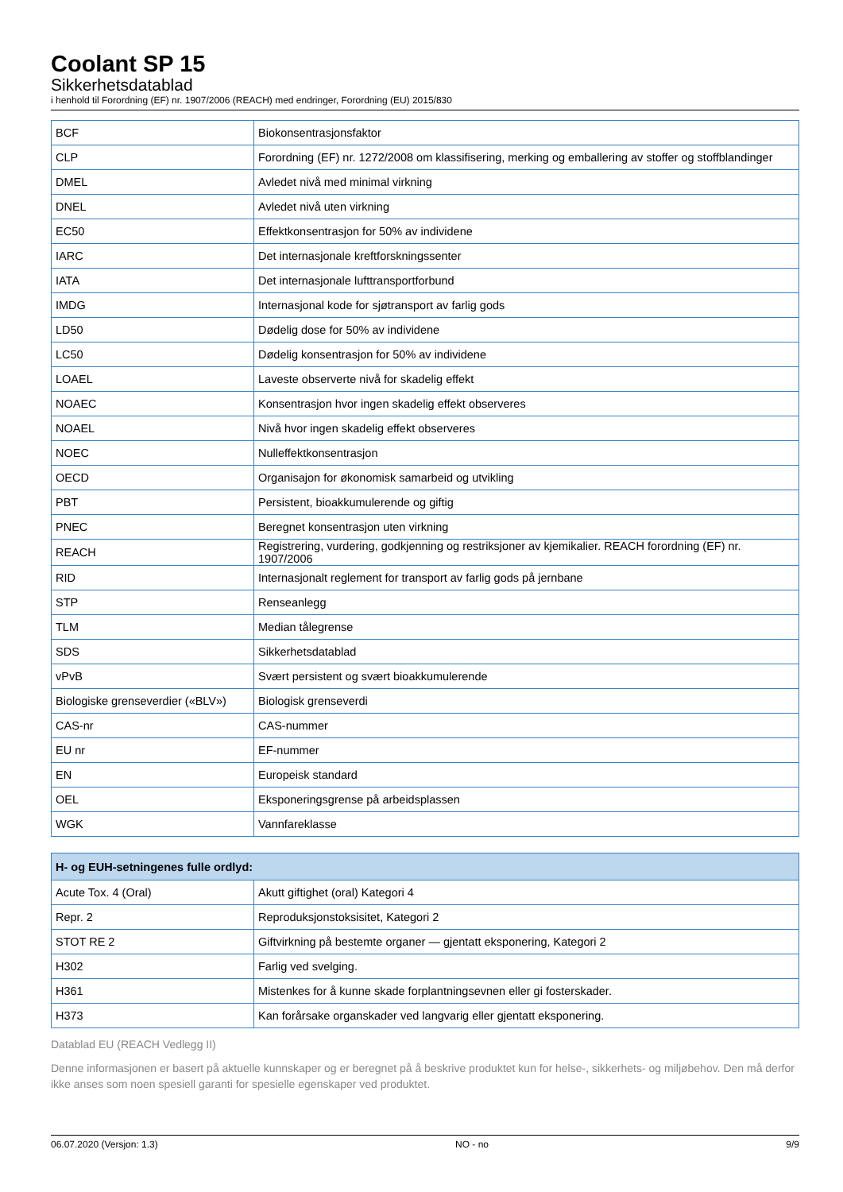Coolant SP 15
Sikkerhetsdatablad
i henhold til Forordning (EF) nr. 1907/2006 (REACH) med endringer, Forordning (EU) 2015/830
| BCF | Biokonsentrasjonsfaktor |
| CLP | Forordning (EF) nr. 1272/2008 om klassifisering, merking og emballering av stoffer og stoffblandinger |
| DMEL | Avledet nivå med minimal virkning |
| DNEL | Avledet nivå uten virkning |
| EC50 | Effektkonsentrasjon for 50% av individene |
| IARC | Det internasjonale kreftforskningssenter |
| IATA | Det internasjonale lufttransportforbund |
| IMDG | Internasjonal kode for sjøtransport av farlig gods |
| LD50 | Dødelig dose for 50% av individene |
| LC50 | Dødelig konsentrasjon for 50% av individene |
| LOAEL | Laveste observerte nivå for skadelig effekt |
| NOAEC | Konsentrasjon hvor ingen skadelig effekt observeres |
| NOAEL | Nivå hvor ingen skadelig effekt observeres |
| NOEC | Nulleffektkonsentrasjon |
| OECD | Organisajon for økonomisk samarbeid og utvikling |
| PBT | Persistent, bioakkumulerende og giftig |
| PNEC | Beregnet konsentrasjon uten virkning |
| REACH | Registrering, vurdering, godkjenning og restriksjoner av kjemikalier. REACH forordning (EF) nr. 1907/2006 |
| RID | Internasjonalt reglement for transport av farlig gods på jernbane |
| STP | Renseanlegg |
| TLM | Median tålegrense |
| SDS | Sikkerhetsdatablad |
| vPvB | Svært persistent og svært bioakkumulerende |
| Biologiske grenseverdier («BLV») | Biologisk grenseverdi |
| CAS-nr | CAS-nummer |
| EU nr | EF-nummer |
| EN | Europeisk standard |
| OEL | Eksponeringsgrense på arbeidsplassen |
| WGK | Vannfareklasse |
| H- og EUH-setningenes fulle ordlyd: | |
| --- | --- |
| Acute Tox. 4 (Oral) | Akutt giftighet (oral) Kategori 4 |
| Repr. 2 | Reproduksjonstoksisitet, Kategori 2 |
| STOT RE 2 | Giftvirkning på bestemte organer — gjentatt eksponering, Kategori 2 |
| H302 | Farlig ved svelging. |
| H361 | Mistenkes for å kunne skade forplantningsevnen eller gi fosterskader. |
| H373 | Kan forårsake organskader ved langvarig eller gjentatt eksponering. |
Datablad EU (REACH Vedlegg II)
Denne informasjonen er basert på aktuelle kunnskaper og er beregnet på å beskrive produktet kun for helse-, sikkerhets- og miljøbehov. Den må derfor ikke anses som noen spesiell garanti for spesielle egenskaper ved produktet.
06.07.2020 (Versjon: 1.3) NO - no 9/9